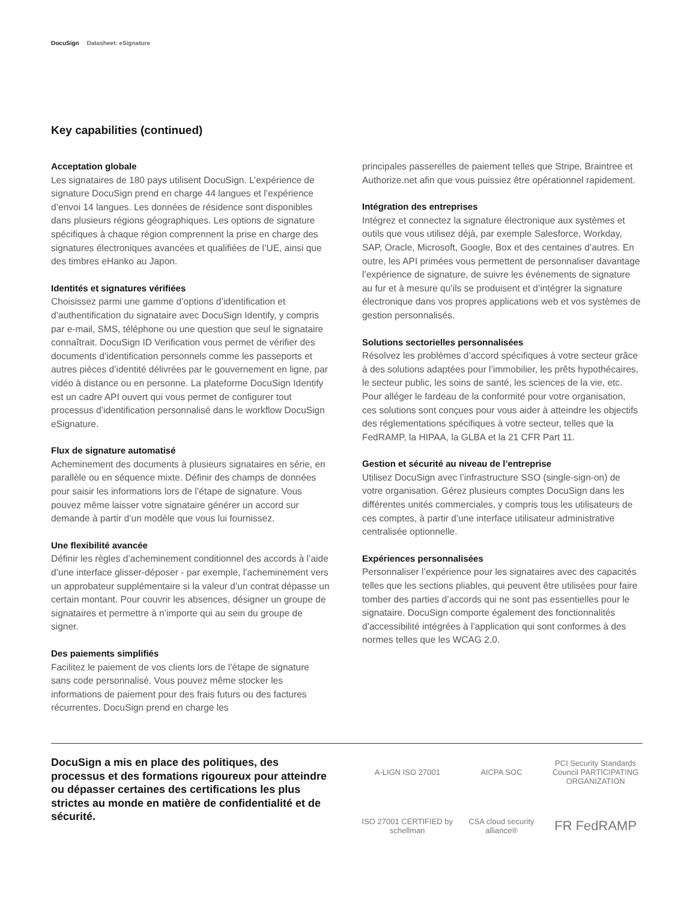DocuSign Datasheet: eSignature
Key capabilities (continued)
Acceptation globale
Les signataires de 180 pays utilisent DocuSign. L’expérience de signature DocuSign prend en charge 44 langues et l’expérience d’envoi 14 langues. Les données de résidence sont disponibles dans plusieurs régions géographiques. Les options de signature spécifiques à chaque région comprennent la prise en charge des signatures électroniques avancées et qualifiées de l’UE, ainsi que des timbres eHanko au Japon.
Identités et signatures vérifiées
Choisissez parmi une gamme d’options d’identification et d’authentification du signataire avec DocuSign Identify, y compris par e-mail, SMS, téléphone ou une question que seul le signataire connaîtrait. DocuSign ID Verification vous permet de vérifier des documents d’identification personnels comme les passeports et autres pièces d’identité délivrées par le gouvernement en ligne, par vidéo à distance ou en personne. La plateforme DocuSign Identify est un cadre API ouvert qui vous permet de configurer tout processus d’identification personnalisé dans le workflow DocuSign eSignature.
Flux de signature automatisé
Acheminement des documents à plusieurs signataires en série, en parallèle ou en séquence mixte. Définir des champs de données pour saisir les informations lors de l’étape de signature. Vous pouvez même laisser votre signataire générer un accord sur demande à partir d’un modèle que vous lui fournissez.
Une flexibilité avancée
Définir les règles d’acheminement conditionnel des accords à l’aide d’une interface glisser-déposer - par exemple, l’acheminement vers un approbateur supplémentaire si la valeur d’un contrat dépasse un certain montant. Pour couvrir les absences, désigner un groupe de signataires et permettre à n’importe qui au sein du groupe de signer.
Des paiements simplifiés
Facilitez le paiement de vos clients lors de l’étape de signature sans code personnalisé. Vous pouvez même stocker les informations de paiement pour des frais futurs ou des factures récurrentes. DocuSign prend en charge les
principales passerelles de paiement telles que Stripe, Braintree et Authorize.net afin que vous puissiez être opérationnel rapidement.
Intégration des entreprises
Intégrez et connectez la signature électronique aux systèmes et outils que vous utilisez déjà, par exemple Salesforce, Workday, SAP, Oracle, Microsoft, Google, Box et des centaines d’autres. En outre, les API primées vous permettent de personnaliser davantage l’expérience de signature, de suivre les événements de signature au fur et à mesure qu’ils se produisent et d’intégrer la signature électronique dans vos propres applications web et vos systèmes de gestion personnalisés.
Solutions sectorielles personnalisées
Résolvez les problèmes d’accord spécifiques à votre secteur grâce à des solutions adaptées pour l’immobilier, les prêts hypothécaires, le secteur public, les soins de santé, les sciences de la vie, etc. Pour alléger le fardeau de la conformité pour votre organisation, ces solutions sont conçues pour vous aider à atteindre les objectifs des réglementations spécifiques à votre secteur, telles que la FedRAMP, la HIPAA, la GLBA et la 21 CFR Part 11.
Gestion et sécurité au niveau de l’entreprise
Utilisez DocuSign avec l’infrastructure SSO (single-sign-on) de votre organisation. Gérez plusieurs comptes DocuSign dans les différentes unités commerciales, y compris tous les utilisateurs de ces comptes, à partir d’une interface utilisateur administrative centralisée optionnelle.
Expériences personnalisées
Personnaliser l’expérience pour les signataires avec des capacités telles que les sections pliables, qui peuvent être utilisées pour faire tomber des parties d’accords qui ne sont pas essentielles pour le signataire. DocuSign comporte également des fonctionnalités d’accessibilité intégrées à l’application qui sont conformes à des normes telles que les WCAG 2.0.
DocuSign a mis en place des politiques, des processus et des formations rigoureux pour atteindre ou dépasser certaines des certifications les plus strictes au monde en matière de confidentialité et de sécurité.
A-LIGN ISO 27001
AICPA SOC
PCI Security Standards Council PARTICIPATING ORGANIZATION
ISO 27001 CERTIFIED by schellman
CSA cloud security alliance®
FR FedRAMP